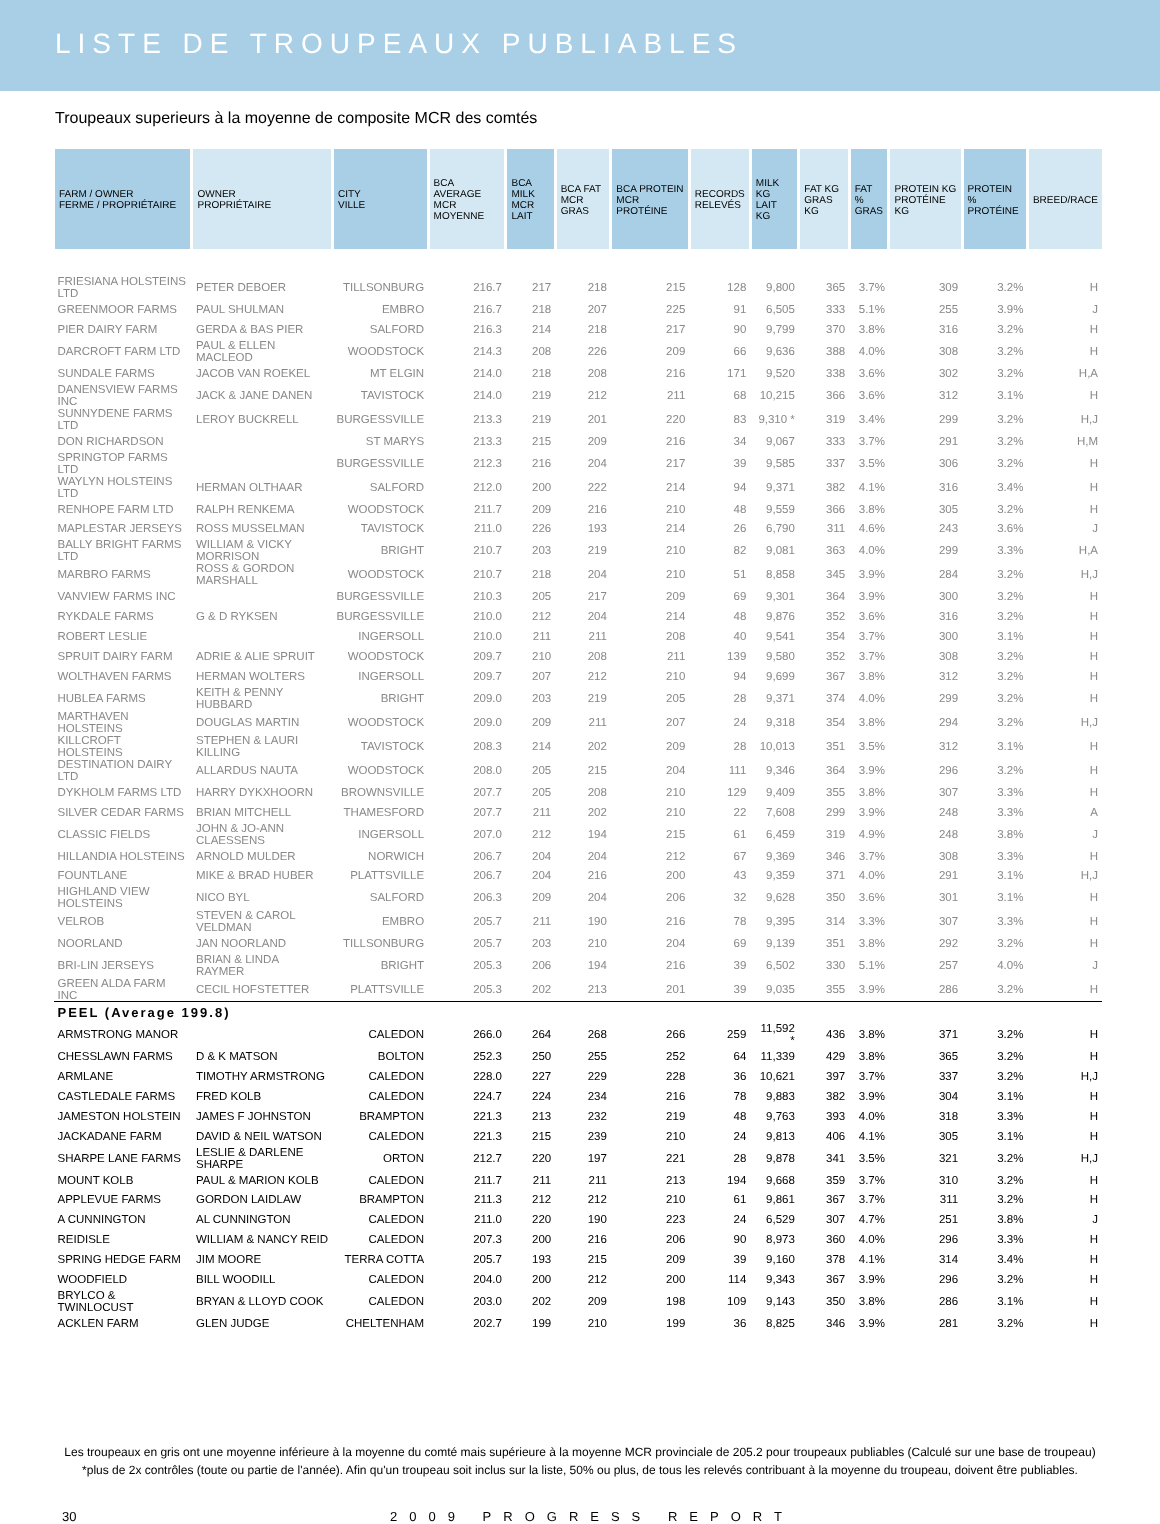LISTE DE TROUPEAUX PUBLIABLES
Troupeaux superieurs à la moyenne de composite MCR des comtés
| FARM / OWNER FERME / PROPRIÉTAIRE | OWNER PROPRIÉTAIRE | CITY VILLE | BCA AVERAGE MCR MOYENNE | BCA MILK MCR LAIT | BCA FAT MCR GRAS | BCA PROTEIN MCR PROTÉINE | RECORDS RELEVÉS | MILK KG LAIT KG | FAT KG GRAS KG | FAT % GRAS | PROTEIN KG PROTÉINE KG | PROTEIN % PROTÉINE | BREED/RACE |
| --- | --- | --- | --- | --- | --- | --- | --- | --- | --- | --- | --- | --- | --- |
| FRIESIANA HOLSTEINS LTD | PETER DEBOER | TILLSONBURG | 216.7 | 217 | 218 | 215 | 128 | 9,800 | 365 | 3.7% | 309 | 3.2% | H |
| GREENMOOR FARMS | PAUL SHULMAN | EMBRO | 216.7 | 218 | 207 | 225 | 91 | 6,505 | 333 | 5.1% | 255 | 3.9% | J |
| PIER DAIRY FARM | GERDA & BAS PIER | SALFORD | 216.3 | 214 | 218 | 217 | 90 | 9,799 | 370 | 3.8% | 316 | 3.2% | H |
| DARCROFT FARM LTD | PAUL & ELLEN MACLEOD | WOODSTOCK | 214.3 | 208 | 226 | 209 | 66 | 9,636 | 388 | 4.0% | 308 | 3.2% | H |
| SUNDALE FARMS | JACOB VAN ROEKEL | MT ELGIN | 214.0 | 218 | 208 | 216 | 171 | 9,520 | 338 | 3.6% | 302 | 3.2% | H,A |
| DANENSVIEW FARMS INC | JACK & JANE DANEN | TAVISTOCK | 214.0 | 219 | 212 | 211 | 68 | 10,215 | 366 | 3.6% | 312 | 3.1% | H |
| SUNNYDENE FARMS LTD | LEROY BUCKRELL | BURGESSVILLE | 213.3 | 219 | 201 | 220 | 83 | 9,310 * | 319 | 3.4% | 299 | 3.2% | H,J |
| DON RICHARDSON | | ST MARYS | 213.3 | 215 | 209 | 216 | 34 | 9,067 | 333 | 3.7% | 291 | 3.2% | H,M |
| SPRINGTOP FARMS LTD | | BURGESSVILLE | 212.3 | 216 | 204 | 217 | 39 | 9,585 | 337 | 3.5% | 306 | 3.2% | H |
| WAYLYN HOLSTEINS LTD | HERMAN OLTHAAR | SALFORD | 212.0 | 200 | 222 | 214 | 94 | 9,371 | 382 | 4.1% | 316 | 3.4% | H |
| RENHOPE FARM LTD | RALPH RENKEMA | WOODSTOCK | 211.7 | 209 | 216 | 210 | 48 | 9,559 | 366 | 3.8% | 305 | 3.2% | H |
| MAPLESTAR JERSEYS | ROSS MUSSELMAN | TAVISTOCK | 211.0 | 226 | 193 | 214 | 26 | 6,790 | 311 | 4.6% | 243 | 3.6% | J |
| BALLY BRIGHT FARMS LTD | WILLIAM & VICKY MORRISON | BRIGHT | 210.7 | 203 | 219 | 210 | 82 | 9,081 | 363 | 4.0% | 299 | 3.3% | H,A |
| MARBRO FARMS | ROSS & GORDON MARSHALL | WOODSTOCK | 210.7 | 218 | 204 | 210 | 51 | 8,858 | 345 | 3.9% | 284 | 3.2% | H,J |
| VANVIEW FARMS INC | | BURGESSVILLE | 210.3 | 205 | 217 | 209 | 69 | 9,301 | 364 | 3.9% | 300 | 3.2% | H |
| RYKDALE FARMS | G & D RYKSEN | BURGESSVILLE | 210.0 | 212 | 204 | 214 | 48 | 9,876 | 352 | 3.6% | 316 | 3.2% | H |
| ROBERT LESLIE | | INGERSOLL | 210.0 | 211 | 211 | 208 | 40 | 9,541 | 354 | 3.7% | 300 | 3.1% | H |
| SPRUIT DAIRY FARM | ADRIE & ALIE SPRUIT | WOODSTOCK | 209.7 | 210 | 208 | 211 | 139 | 9,580 | 352 | 3.7% | 308 | 3.2% | H |
| WOLTHAVEN FARMS | HERMAN WOLTERS | INGERSOLL | 209.7 | 207 | 212 | 210 | 94 | 9,699 | 367 | 3.8% | 312 | 3.2% | H |
| HUBLEA FARMS | KEITH & PENNY HUBBARD | BRIGHT | 209.0 | 203 | 219 | 205 | 28 | 9,371 | 374 | 4.0% | 299 | 3.2% | H |
| MARTHAVEN HOLSTEINS | DOUGLAS MARTIN | WOODSTOCK | 209.0 | 209 | 211 | 207 | 24 | 9,318 | 354 | 3.8% | 294 | 3.2% | H,J |
| KILLCROFT HOLSTEINS | STEPHEN & LAURI KILLING | TAVISTOCK | 208.3 | 214 | 202 | 209 | 28 | 10,013 | 351 | 3.5% | 312 | 3.1% | H |
| DESTINATION DAIRY LTD | ALLARDUS NAUTA | WOODSTOCK | 208.0 | 205 | 215 | 204 | 111 | 9,346 | 364 | 3.9% | 296 | 3.2% | H |
| DYKHOLM FARMS LTD | HARRY DYKXHOORN | BROWNSVILLE | 207.7 | 205 | 208 | 210 | 129 | 9,409 | 355 | 3.8% | 307 | 3.3% | H |
| SILVER CEDAR FARMS | BRIAN MITCHELL | THAMESFORD | 207.7 | 211 | 202 | 210 | 22 | 7,608 | 299 | 3.9% | 248 | 3.3% | A |
| CLASSIC FIELDS | JOHN & JO-ANN CLAESSENS | INGERSOLL | 207.0 | 212 | 194 | 215 | 61 | 6,459 | 319 | 4.9% | 248 | 3.8% | J |
| HILLANDIA HOLSTEINS | ARNOLD MULDER | NORWICH | 206.7 | 204 | 204 | 212 | 67 | 9,369 | 346 | 3.7% | 308 | 3.3% | H |
| FOUNTLANE | MIKE & BRAD HUBER | PLATTSVILLE | 206.7 | 204 | 216 | 200 | 43 | 9,359 | 371 | 4.0% | 291 | 3.1% | H,J |
| HIGHLAND VIEW HOLSTEINS | NICO BYL | SALFORD | 206.3 | 209 | 204 | 206 | 32 | 9,628 | 350 | 3.6% | 301 | 3.1% | H |
| VELROB | STEVEN & CAROL VELDMAN | EMBRO | 205.7 | 211 | 190 | 216 | 78 | 9,395 | 314 | 3.3% | 307 | 3.3% | H |
| NOORLAND | JAN NOORLAND | TILLSONBURG | 205.7 | 203 | 210 | 204 | 69 | 9,139 | 351 | 3.8% | 292 | 3.2% | H |
| BRI-LIN JERSEYS | BRIAN & LINDA RAYMER | BRIGHT | 205.3 | 206 | 194 | 216 | 39 | 6,502 | 330 | 5.1% | 257 | 4.0% | J |
| GREEN ALDA FARM INC | CECIL HOFSTETTER | PLATTSVILLE | 205.3 | 202 | 213 | 201 | 39 | 9,035 | 355 | 3.9% | 286 | 3.2% | H |
| PEEL (Average 199.8) | | | | | | | | | | | | | |
| ARMSTRONG MANOR | | CALEDON | 266.0 | 264 | 268 | 266 | 259 | 11,592 * | 436 | 3.8% | 371 | 3.2% | H |
| CHESSLAWN FARMS | D & K MATSON | BOLTON | 252.3 | 250 | 255 | 252 | 64 | 11,339 | 429 | 3.8% | 365 | 3.2% | H |
| ARMLANE | TIMOTHY ARMSTRONG | CALEDON | 228.0 | 227 | 229 | 228 | 36 | 10,621 | 397 | 3.7% | 337 | 3.2% | H,J |
| CASTLEDALE FARMS | FRED KOLB | CALEDON | 224.7 | 224 | 234 | 216 | 78 | 9,883 | 382 | 3.9% | 304 | 3.1% | H |
| JAMESTON HOLSTEIN | JAMES F JOHNSTON | BRAMPTON | 221.3 | 213 | 232 | 219 | 48 | 9,763 | 393 | 4.0% | 318 | 3.3% | H |
| JACKADANE FARM | DAVID & NEIL WATSON | CALEDON | 221.3 | 215 | 239 | 210 | 24 | 9,813 | 406 | 4.1% | 305 | 3.1% | H |
| SHARPE LANE FARMS | LESLIE & DARLENE SHARPE | ORTON | 212.7 | 220 | 197 | 221 | 28 | 9,878 | 341 | 3.5% | 321 | 3.2% | H,J |
| MOUNT KOLB | PAUL & MARION KOLB | CALEDON | 211.7 | 211 | 211 | 213 | 194 | 9,668 | 359 | 3.7% | 310 | 3.2% | H |
| APPLEVUE FARMS | GORDON LAIDLAW | BRAMPTON | 211.3 | 212 | 212 | 210 | 61 | 9,861 | 367 | 3.7% | 311 | 3.2% | H |
| A CUNNINGTON | AL CUNNINGTON | CALEDON | 211.0 | 220 | 190 | 223 | 24 | 6,529 | 307 | 4.7% | 251 | 3.8% | J |
| REIDISLE | WILLIAM & NANCY REID | CALEDON | 207.3 | 200 | 216 | 206 | 90 | 8,973 | 360 | 4.0% | 296 | 3.3% | H |
| SPRING HEDGE FARM | JIM MOORE | TERRA COTTA | 205.7 | 193 | 215 | 209 | 39 | 9,160 | 378 | 4.1% | 314 | 3.4% | H |
| WOODFIELD | BILL WOODILL | CALEDON | 204.0 | 200 | 212 | 200 | 114 | 9,343 | 367 | 3.9% | 296 | 3.2% | H |
| BRYLCO & TWINLOCUST | BRYAN & LLOYD COOK | CALEDON | 203.0 | 202 | 209 | 198 | 109 | 9,143 | 350 | 3.8% | 286 | 3.1% | H |
| ACKLEN FARM | GLEN JUDGE | CHELTENHAM | 202.7 | 199 | 210 | 199 | 36 | 8,825 | 346 | 3.9% | 281 | 3.2% | H |
Les troupeaux en gris ont une moyenne inférieure à la moyenne du comté mais supérieure à la moyenne MCR provinciale de 205.2 pour troupeaux publiables (Calculé sur une base de troupeau)
*plus de 2x contrôles (toute ou partie de l'année). Afin qu'un troupeau soit inclus sur la liste, 50% ou plus, de tous les relevés contribuant à la moyenne du troupeau, doivent être publiables.
30 2009 PROGRESS REPORT